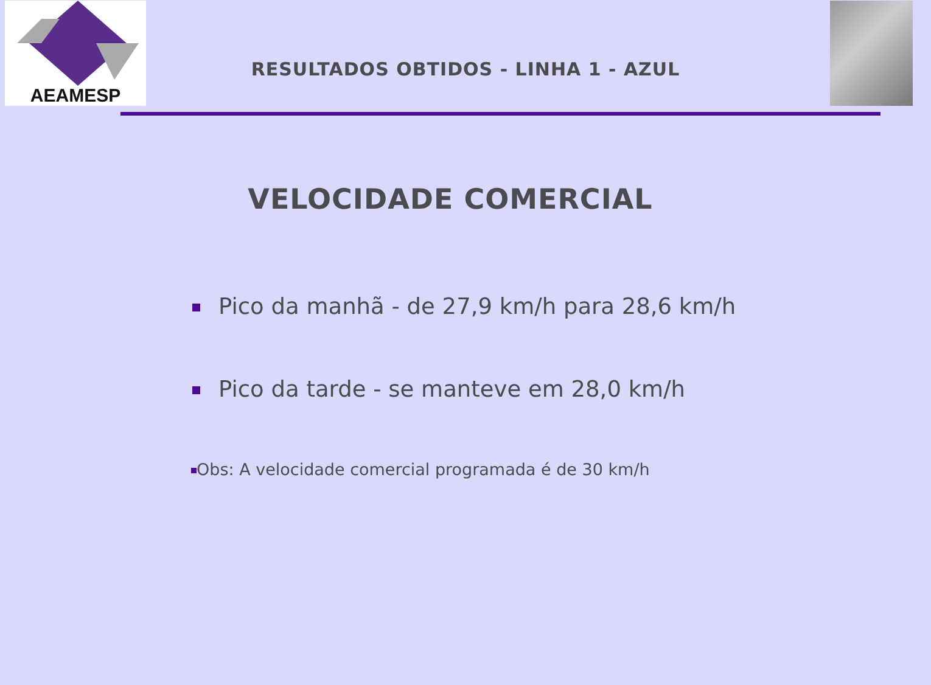AEAMESP
RESULTADOS OBTIDOS - LINHA 1 - AZUL
VELOCIDADE COMERCIAL
Pico da manhã - de 27,9 km/h para 28,6 km/h
Pico da tarde - se manteve em 28,0 km/h
Obs: A velocidade comercial programada é de 30 km/h